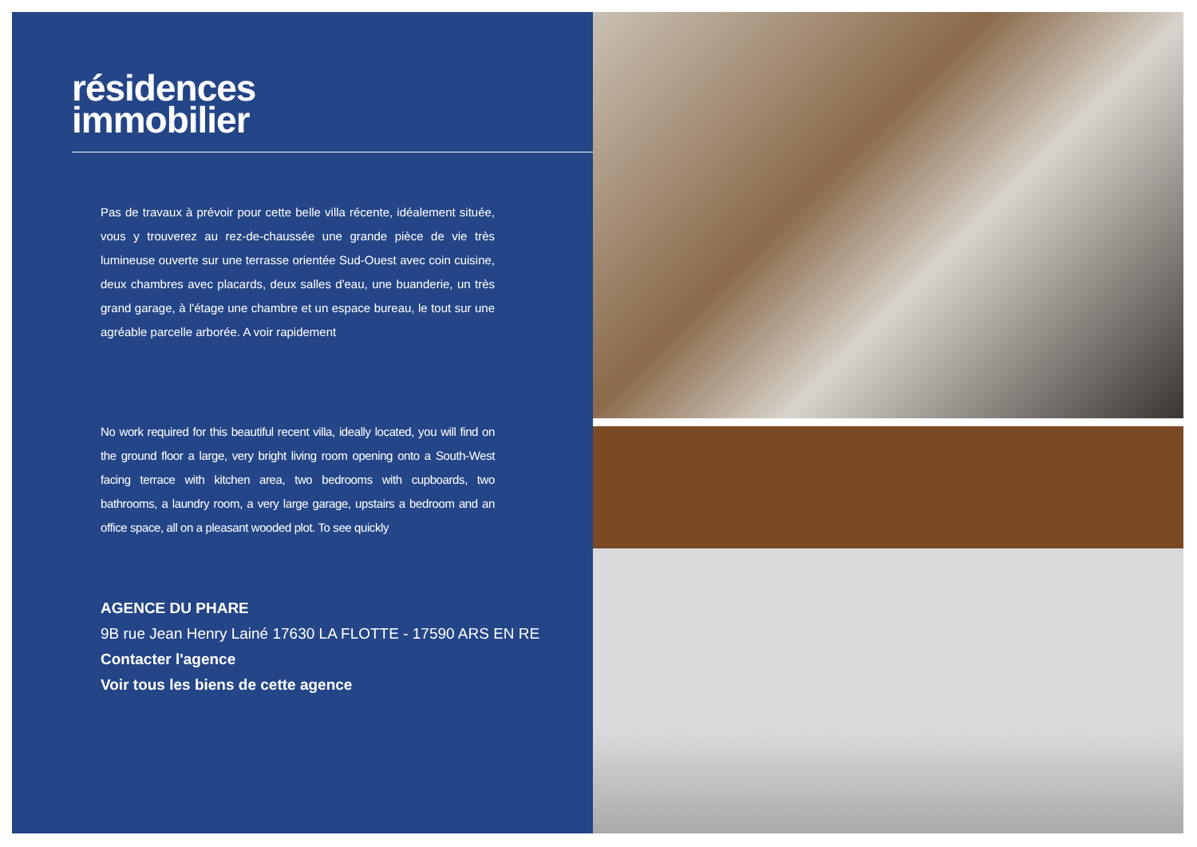résidences
immobilier
Pas de travaux à prévoir pour cette belle villa récente, idéalement située, vous y trouverez au rez-de-chaussée une grande pièce de vie très lumineuse ouverte sur une terrasse orientée Sud-Ouest avec coin cuisine, deux chambres avec placards, deux salles d'eau, une buanderie, un très grand garage, à l'étage une chambre et un espace bureau, le tout sur une agréable parcelle arborée. A voir rapidement
No work required for this beautiful recent villa, ideally located, you will find on the ground floor a large, very bright living room opening onto a South-West facing terrace with kitchen area, two bedrooms with cupboards, two bathrooms, a laundry room, a very large garage, upstairs a bedroom and an office space, all on a pleasant wooded plot. To see quickly
AGENCE DU PHARE
9B rue Jean Henry Lainé 17630 LA FLOTTE - 17590 ARS EN RE
Contacter l'agence
Voir tous les biens de cette agence